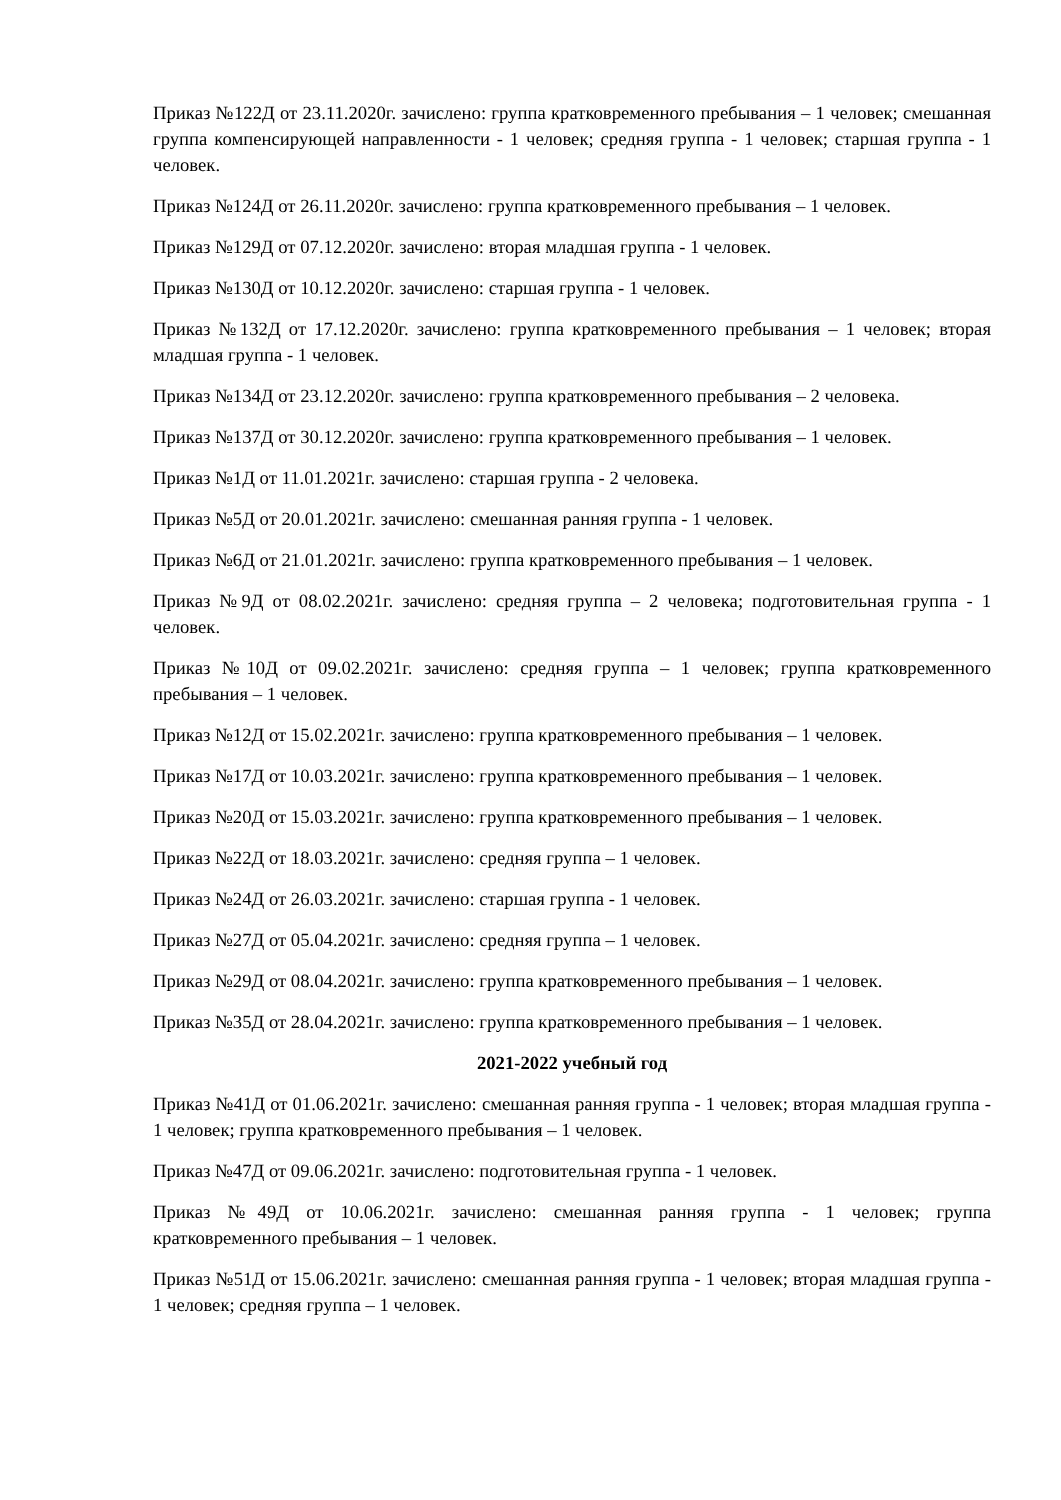Приказ №122Д от 23.11.2020г. зачислено: группа кратковременного пребывания – 1 человек; смешанная группа компенсирующей направленности - 1 человек; средняя группа - 1 человек; старшая группа - 1 человек.
Приказ №124Д от 26.11.2020г. зачислено: группа кратковременного пребывания – 1 человек.
Приказ №129Д от 07.12.2020г. зачислено: вторая младшая группа - 1 человек.
Приказ №130Д от 10.12.2020г. зачислено: старшая группа - 1 человек.
Приказ №132Д от 17.12.2020г. зачислено: группа кратковременного пребывания – 1 человек; вторая младшая группа - 1 человек.
Приказ №134Д от 23.12.2020г. зачислено: группа кратковременного пребывания – 2 человека.
Приказ №137Д от 30.12.2020г. зачислено: группа кратковременного пребывания – 1 человек.
Приказ №1Д от 11.01.2021г. зачислено: старшая группа - 2 человека.
Приказ №5Д от 20.01.2021г. зачислено: смешанная ранняя группа - 1 человек.
Приказ №6Д от 21.01.2021г. зачислено: группа кратковременного пребывания – 1 человек.
Приказ №9Д от 08.02.2021г. зачислено: средняя группа – 2 человека; подготовительная группа - 1 человек.
Приказ №10Д от 09.02.2021г. зачислено: средняя группа – 1 человек; группа кратковременного пребывания – 1 человек.
Приказ №12Д от 15.02.2021г. зачислено: группа кратковременного пребывания – 1 человек.
Приказ №17Д от 10.03.2021г. зачислено: группа кратковременного пребывания – 1 человек.
Приказ №20Д от 15.03.2021г. зачислено: группа кратковременного пребывания – 1 человек.
Приказ №22Д от 18.03.2021г. зачислено: средняя группа – 1 человек.
Приказ №24Д от 26.03.2021г. зачислено: старшая группа - 1 человек.
Приказ №27Д от 05.04.2021г. зачислено: средняя группа – 1 человек.
Приказ №29Д от 08.04.2021г. зачислено: группа кратковременного пребывания – 1 человек.
Приказ №35Д от 28.04.2021г. зачислено: группа кратковременного пребывания – 1 человек.
2021-2022 учебный год
Приказ №41Д от 01.06.2021г. зачислено: смешанная ранняя группа - 1 человек; вторая младшая группа - 1 человек; группа кратковременного пребывания – 1 человек.
Приказ №47Д от 09.06.2021г. зачислено: подготовительная группа - 1 человек.
Приказ №49Д от 10.06.2021г. зачислено: смешанная ранняя группа - 1 человек; группа кратковременного пребывания – 1 человек.
Приказ №51Д от 15.06.2021г. зачислено: смешанная ранняя группа - 1 человек; вторая младшая группа - 1 человек; средняя группа – 1 человек.